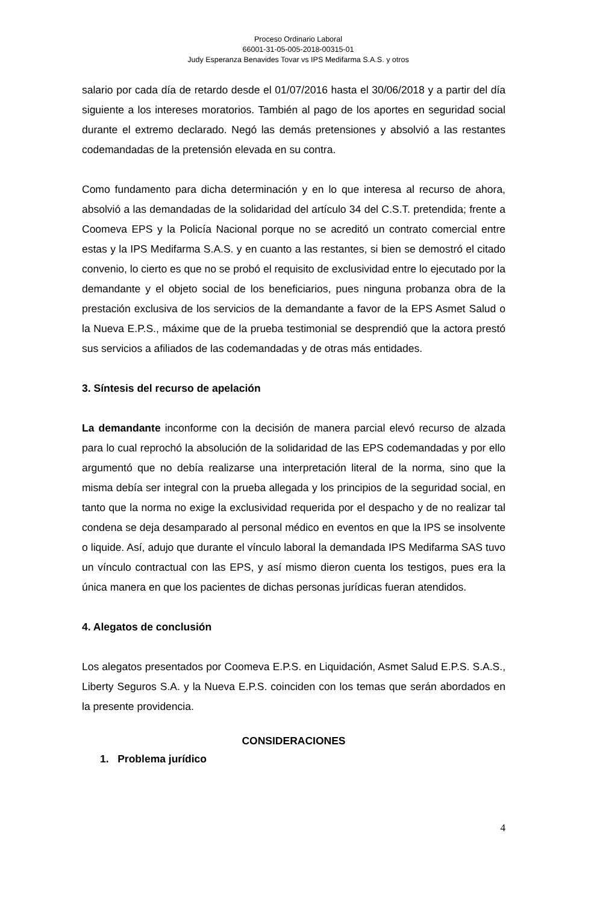Proceso Ordinario Laboral
66001-31-05-005-2018-00315-01
Judy Esperanza Benavides Tovar vs IPS Medifarma S.A.S. y otros
salario por cada día de retardo desde el 01/07/2016 hasta el 30/06/2018 y a partir del día siguiente a los intereses moratorios. También al pago de los aportes en seguridad social durante el extremo declarado. Negó las demás pretensiones y absolvió a las restantes codemandadas de la pretensión elevada en su contra.
Como fundamento para dicha determinación y en lo que interesa al recurso de ahora, absolvió a las demandadas de la solidaridad del artículo 34 del C.S.T. pretendida; frente a Coomeva EPS y la Policía Nacional porque no se acreditó un contrato comercial entre estas y la IPS Medifarma S.A.S. y en cuanto a las restantes, si bien se demostró el citado convenio, lo cierto es que no se probó el requisito de exclusividad entre lo ejecutado por la demandante y el objeto social de los beneficiarios, pues ninguna probanza obra de la prestación exclusiva de los servicios de la demandante a favor de la EPS Asmet Salud o la Nueva E.P.S., máxime que de la prueba testimonial se desprendió que la actora prestó sus servicios a afiliados de las codemandadas y de otras más entidades.
3. Síntesis del recurso de apelación
La demandante inconforme con la decisión de manera parcial elevó recurso de alzada para lo cual reprochó la absolución de la solidaridad de las EPS codemandadas y por ello argumentó que no debía realizarse una interpretación literal de la norma, sino que la misma debía ser integral con la prueba allegada y los principios de la seguridad social, en tanto que la norma no exige la exclusividad requerida por el despacho y de no realizar tal condena se deja desamparado al personal médico en eventos en que la IPS se insolvente o liquide. Así, adujo que durante el vínculo laboral la demandada IPS Medifarma SAS tuvo un vínculo contractual con las EPS, y así mismo dieron cuenta los testigos, pues era la única manera en que los pacientes de dichas personas jurídicas fueran atendidos.
4. Alegatos de conclusión
Los alegatos presentados por Coomeva E.P.S. en Liquidación, Asmet Salud E.P.S. S.A.S., Liberty Seguros S.A. y la Nueva E.P.S. coinciden con los temas que serán abordados en la presente providencia.
CONSIDERACIONES
1. Problema jurídico
4